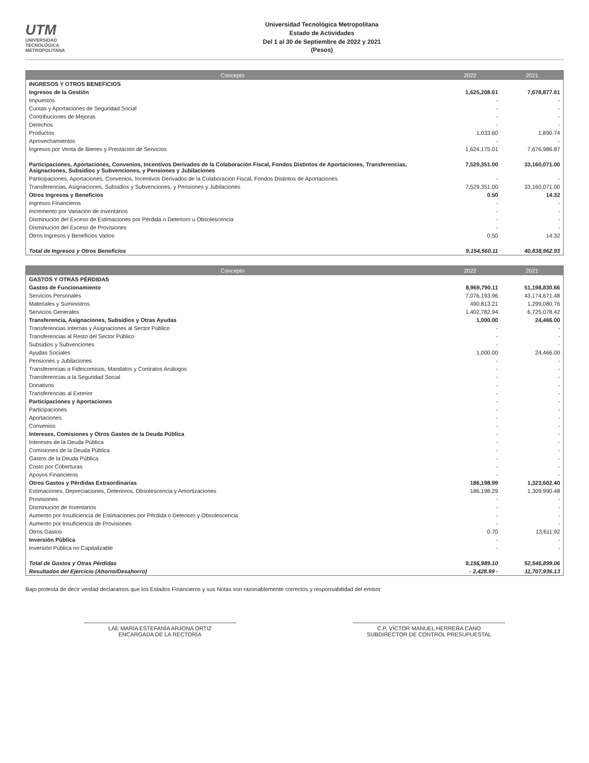UTM
UNIVERSIDAD
TECNOLÓGICA
METROPOLITANA
Universidad Tecnológica Metropolitana
Estado de Actividades
Del 1 al 30 de Septiembre de 2022 y 2021
(Pesos)
| Concepto | 2022 | 2021 |
| --- | --- | --- |
| INGRESOS Y OTROS BENEFICIOS | | |
| Ingresos de la Gestión | 1,625,208.61 | 7,678,877.61 |
| Impuestos | - | - |
| Cuotas y Aportaciones de Seguridad Social | - | - |
| Contribuciones de Mejoras | - | - |
| Derechos | - | - |
| Productos | 1,033.60 | 1,890.74 |
| Aprovechamientos | - | - |
| Ingresos por Venta de Bienes y Prestación de Servicios | 1,624,175.01 | 7,676,986.87 |
| Participaciones, Aportaciones, Convenios, Incentivos Derivados de la Colaboración Fiscal, Fondos Distintos de Aportaciones, Transferencias, Asignaciones, Subsidios y Subvenciones, y Pensiones y Jubilaciones | 7,529,351.00 | 33,160,071.00 |
| Participaciones, Aportaciones, Convenios, Incentivos Derivados de la Colaboración Fiscal, Fondos Distintos de Aportaciones | - | - |
| Transferencias, Asignaciones, Subsidios y Subvenciones, y Pensiones y Jubilaciones | 7,529,351.00 | 33,160,071.00 |
| Otros Ingresos y Beneficios | 0.50 | 14.32 |
| Ingresos Financieros | - | - |
| Incremento por Variación de Inventarios | - | - |
| Disminución del Exceso de Estimaciones por Pérdida o Deterioro u Obsolescencia | - | - |
| Disminución del Exceso de Provisiones | - | - |
| Otros Ingresos y Beneficios Varios | 0.50 | 14.32 |
| Total de Ingresos y Otros Beneficios | 9,154,560.11 | 40,838,962.93 |
| Concepto | 2022 | 2021 |
| --- | --- | --- |
| GASTOS Y OTRAS PÉRDIDAS | | |
| Gastos de Funcionamiento | 8,969,790.11 | 51,198,830.66 |
| Servicios Personales | 7,076,193.96 | 43,174,671.48 |
| Materiales y Suministros | 490,813.21 | 1,299,080.76 |
| Servicios Generales | 1,402,782.94 | 6,725,078.42 |
| Transferencia, Asignaciones, Subsidios y Otras Ayudas | 1,000.00 | 24,466.00 |
| Transferencias Internas y Asignaciones al Sector Público | - | - |
| Transferencias al Resto del Sector Público | - | - |
| Subsidios y Subvenciones | - | - |
| Ayudas Sociales | 1,000.00 | 24,466.00 |
| Pensiones y Jubilaciones | - | - |
| Transferencias a Fideicomisos, Mandatos y Contratos Análogos | - | - |
| Transferencias a la Seguridad Social | - | - |
| Donativos | - | - |
| Transferencias al Exterior | - | - |
| Participaciones y Aportaciones | - | - |
| Participaciones | - | - |
| Aportaciones | - | - |
| Convenios | - | - |
| Intereses, Comisiones y Otros Gastos de la Deuda Pública | - | - |
| Intereses de la Deuda Pública | - | - |
| Comisiones de la Deuda Pública | - | - |
| Gastos de la Deuda Pública | - | - |
| Costo por Coberturas | - | - |
| Apoyos Financieros | - | - |
| Otros Gastos y Pérdidas Extraordinarias | 186,198.99 | 1,323,602.40 |
| Estimaciones, Depreciaciones, Deterioros, Obsolescencia y Amortizaciones | 186,198.29 | 1,309,990.48 |
| Provisiones | - | - |
| Disminución de Inventarios | - | - |
| Aumento por Insuficiencia de Estimaciones por Pérdida o Deterioro y Obsolescencia | - | - |
| Aumento por Insuficiencia de Provisiones | - | - |
| Otros Gastos | 0.70 | 13,611.92 |
| Inversión Pública | - | - |
| Inversión Pública no Capitalizable | - | - |
| Total de Gastos y Otras Pérdidas | 9,156,989.10 | 52,546,899.06 |
| Resultados del Ejercicio (Ahorro/Desahorro) | - 2,428.99 - | 11,707,936.13 |
Bajo protesta de decir verdad declaramos que los Estados Financieros y sus Notas son razonablemente correctos y responsabilidad del emisor
LAE MARÍA ESTEFANÍA ARJONA ORTIZ
ENCARGADA DE LA RECTORÍA
C.P. VÍCTOR MANUEL HERRERA CANO
SUBDIRECTOR DE CONTROL PRESUPUESTAL